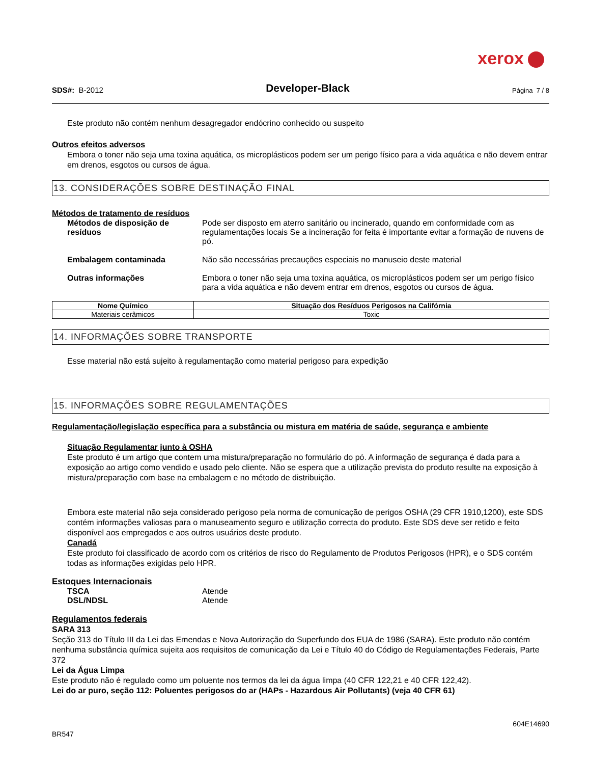xerox
SDS#: B-2012
Developer-Black
Página 7 / 8
Este produto não contém nenhum desagregador endócrino conhecido ou suspeito
Outros efeitos adversos
Embora o toner não seja uma toxina aquática, os microplásticos podem ser um perigo físico para a vida aquática e não devem entrar em drenos, esgotos ou cursos de água.
13. CONSIDERAÇÕES SOBRE DESTINAÇÃO FINAL
Métodos de tratamento de resíduos
Métodos de disposição de resíduos
Pode ser disposto em aterro sanitário ou incinerado, quando em conformidade com as regulamentações locais Se a incineração for feita é importante evitar a formação de nuvens de pó.
Embalagem contaminada Não são necessárias precauções especiais no manuseio deste material
Outras informações Embora o toner não seja uma toxina aquática, os microplásticos podem ser um perigo físico para a vida aquática e não devem entrar em drenos, esgotos ou cursos de água.
| Nome Químico | Situação dos Resíduos Perigosos na Califórnia |
| --- | --- |
| Materiais cerâmicos | Toxic |
14. INFORMAÇÕES SOBRE TRANSPORTE
Esse material não está sujeito à regulamentação como material perigoso para expedição
15. INFORMAÇÕES SOBRE REGULAMENTAÇÕES
Regulamentação/legislação específica para a substância ou mistura em matéria de saúde, segurança e ambiente
Situação Regulamentar junto à OSHA
Este produto é um artigo que contem uma mistura/preparação no formulário do pó. A informação de segurança é dada para a exposição ao artigo como vendido e usado pelo cliente. Não se espera que a utilização prevista do produto resulte na exposição à mistura/preparação com base na embalagem e no método de distribuição.
Embora este material não seja considerado perigoso pela norma de comunicação de perigos OSHA (29 CFR 1910,1200), este SDS contém informações valiosas para o manuseamento seguro e utilização correcta do produto. Este SDS deve ser retido e feito disponível aos empregados e aos outros usuários deste produto.
Canadá
Este produto foi classificado de acordo com os critérios de risco do Regulamento de Produtos Perigosos (HPR), e o SDS contém todas as informações exigidas pelo HPR.
Estoques Internacionais
TSCA Atende
DSL/NDSL Atende
Regulamentos federais
SARA 313
Seção 313 do Título III da Lei das Emendas e Nova Autorização do Superfundo dos EUA de 1986 (SARA). Este produto não contém nenhuma substância química sujeita aos requisitos de comunicação da Lei e Título 40 do Código de Regulamentações Federais, Parte 372
Lei da Água Limpa
Este produto não é regulado como um poluente nos termos da lei da água limpa (40 CFR 122,21 e 40 CFR 122,42).
Lei do ar puro, seção 112: Poluentes perigosos do ar (HAPs - Hazardous Air Pollutants) (veja 40 CFR 61)
604E14690
BR547